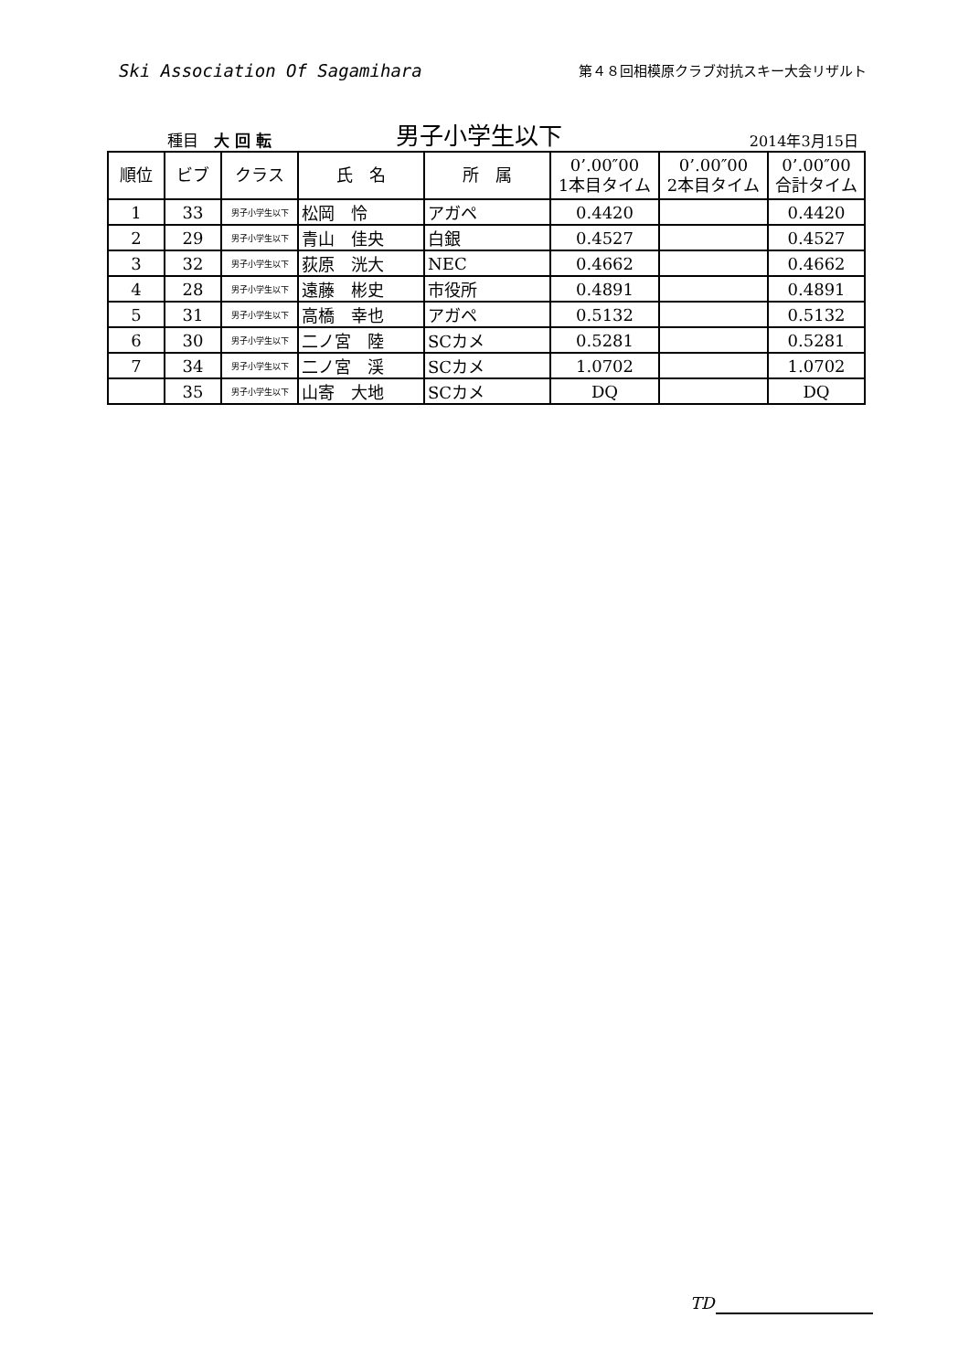Ski Association Of Sagamihara
第４８回相模原クラブ対抗スキー大会リザルト
種目　大 回 転
男子小学生以下
2014年3月15日
| 順位 | ビブ | クラス | 氏 名 | 所 属 | 0’.00″00 1本目タイム | 0’.00″00 2本目タイム | 0’.00″00 合計タイム |
| --- | --- | --- | --- | --- | --- | --- | --- |
| 1 | 33 | 男子小学生以下 | 松岡 怜 | アガペ | 0.4420 | | 0.4420 |
| 2 | 29 | 男子小学生以下 | 青山 佳央 | 白銀 | 0.4527 | | 0.4527 |
| 3 | 32 | 男子小学生以下 | 荻原 洸大 | NEC | 0.4662 | | 0.4662 |
| 4 | 28 | 男子小学生以下 | 遠藤 彬史 | 市役所 | 0.4891 | | 0.4891 |
| 5 | 31 | 男子小学生以下 | 高橋 幸也 | アガペ | 0.5132 | | 0.5132 |
| 6 | 30 | 男子小学生以下 | 二ノ宮 陸 | SCカメ | 0.5281 | | 0.5281 |
| 7 | 34 | 男子小学生以下 | 二ノ宮 渓 | SCカメ | 1.0702 | | 1.0702 |
| | 35 | 男子小学生以下 | 山寄 大地 | SCカメ | DQ | | DQ |
TD